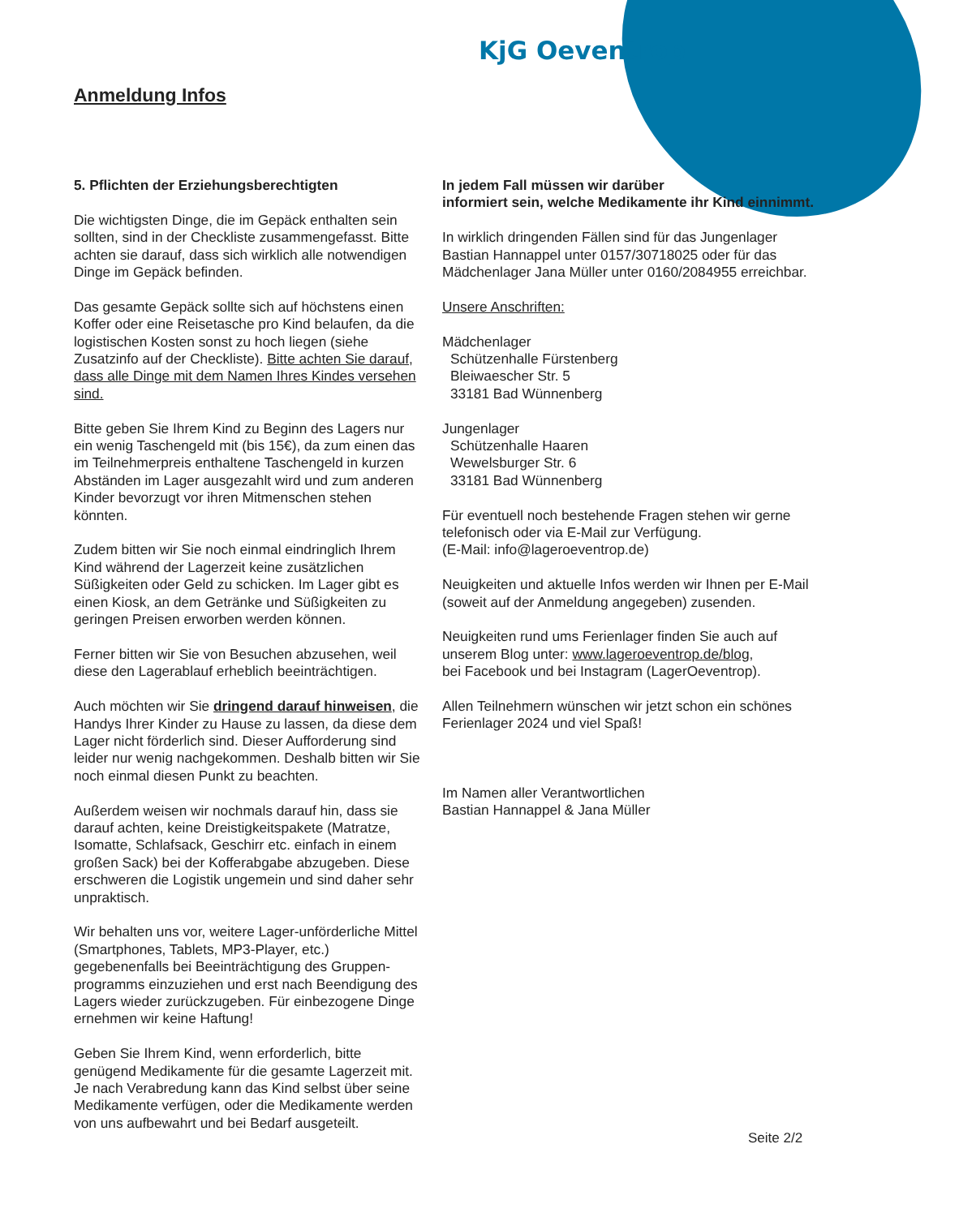KjG Oeventrop
Anmeldung Infos
5. Pflichten der Erziehungsberechtigten
Die wichtigsten Dinge, die im Gepäck enthalten sein sollten, sind in der Checkliste zusammengefasst. Bitte achten sie darauf, dass sich wirklich alle notwendigen Dinge im Gepäck befinden.
Das gesamte Gepäck sollte sich auf höchstens einen Koffer oder eine Reisetasche pro Kind belaufen, da die logistischen Kosten sonst zu hoch liegen (siehe Zusatzinfo auf der Checkliste). Bitte achten Sie darauf, dass alle Dinge mit dem Namen Ihres Kindes versehen sind.
Bitte geben Sie Ihrem Kind zu Beginn des Lagers nur ein wenig Taschengeld mit (bis 15€), da zum einen das im Teilnehmerpreis enthaltene Taschengeld in kurzen Abständen im Lager ausgezahlt wird und zum anderen Kinder bevorzugt vor ihren Mitmenschen stehen könnten.
Zudem bitten wir Sie noch einmal eindringlich Ihrem Kind während der Lagerzeit keine zusätzlichen Süßigkeiten oder Geld zu schicken. Im Lager gibt es einen Kiosk, an dem Getränke und Süßigkeiten zu geringen Preisen erworben werden können.
Ferner bitten wir Sie von Besuchen abzusehen, weil diese den Lagerablauf erheblich beeinträchtigen.
Auch möchten wir Sie dringend darauf hinweisen, die Handys Ihrer Kinder zu Hause zu lassen, da diese dem Lager nicht förderlich sind. Dieser Aufforderung sind leider nur wenig nachgekommen. Deshalb bitten wir Sie noch einmal diesen Punkt zu beachten.
Außerdem weisen wir nochmals darauf hin, dass sie darauf achten, keine Dreistigkeitspakete (Matratze, Isomatte, Schlafsack, Geschirr etc. einfach in einem großen Sack) bei der Kofferabgabe abzugeben. Diese erschweren die Logistik ungemein und sind daher sehr unpraktisch.
Wir behalten uns vor, weitere Lager-unförderliche Mittel (Smartphones, Tablets, MP3-Player, etc.) gegebenenfalls bei Beeinträchtigung des Gruppen-programms einzuziehen und erst nach Beendigung des Lagers wieder zurückzugeben. Für einbezogene Dinge ernehmen wir keine Haftung!
Geben Sie Ihrem Kind, wenn erforderlich, bitte genügend Medikamente für die gesamte Lagerzeit mit. Je nach Verabredung kann das Kind selbst über seine Medikamente verfügen, oder die Medikamente werden von uns aufbewahrt und bei Bedarf ausgeteilt.
In jedem Fall müssen wir darüber
informiert sein, welche Medikamente ihr Kind einnimmt.
In wirklich dringenden Fällen sind für das Jungenlager Bastian Hannappel unter 0157/30718025 oder für das Mädchenlager Jana Müller unter 0160/2084955 erreichbar.
Unsere Anschriften:
Mädchenlager
Schützenhalle Fürstenberg
Bleiwaescher Str. 5
33181 Bad Wünnenberg
Jungenlager
Schützenhalle Haaren
Wewelsburger Str. 6
33181 Bad Wünnenberg
Für eventuell noch bestehende Fragen stehen wir gerne telefonisch oder via E-Mail zur Verfügung.
(E-Mail: info@lageroeventrop.de)
Neuigkeiten und aktuelle Infos werden wir Ihnen per E-Mail (soweit auf der Anmeldung angegeben) zusenden.
Neuigkeiten rund ums Ferienlager finden Sie auch auf unserem Blog unter: www.lageroeventrop.de/blog,
bei Facebook und bei Instagram (LagerOeventrop).
Allen Teilnehmern wünschen wir jetzt schon ein schönes Ferienlager 2024 und viel Spaß!
Im Namen aller Verantwortlichen
Bastian Hannappel & Jana Müller
Seite 2/2